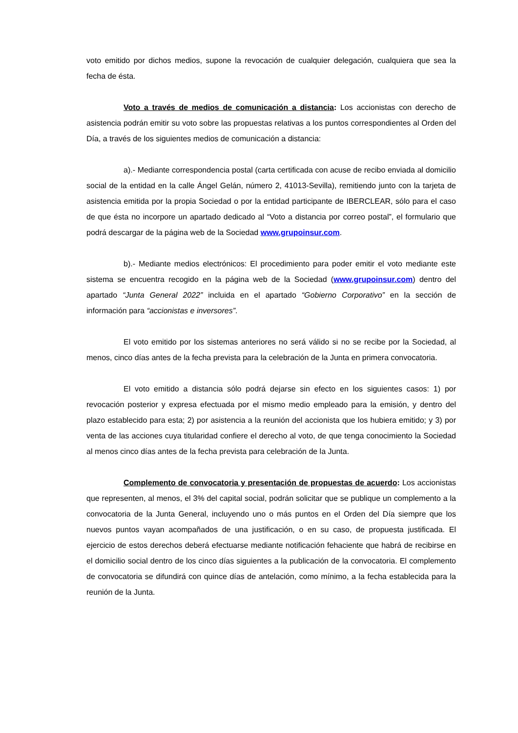voto emitido por dichos medios, supone la revocación de cualquier delegación, cualquiera que sea la fecha de ésta.
Voto a través de medios de comunicación a distancia: Los accionistas con derecho de asistencia podrán emitir su voto sobre las propuestas relativas a los puntos correspondientes al Orden del Día, a través de los siguientes medios de comunicación a distancia:
a).- Mediante correspondencia postal (carta certificada con acuse de recibo enviada al domicilio social de la entidad en la calle Ángel Gelán, número 2, 41013-Sevilla), remitiendo junto con la tarjeta de asistencia emitida por la propia Sociedad o por la entidad participante de IBERCLEAR, sólo para el caso de que ésta no incorpore un apartado dedicado al “Voto a distancia por correo postal”, el formulario que podrá descargar de la página web de la Sociedad www.grupoinsur.com.
b).- Mediante medios electrónicos: El procedimiento para poder emitir el voto mediante este sistema se encuentra recogido en la página web de la Sociedad (www.grupoinsur.com) dentro del apartado “Junta General 2022” incluida en el apartado “Gobierno Corporativo” en la sección de información para “accionistas e inversores”.
El voto emitido por los sistemas anteriores no será válido si no se recibe por la Sociedad, al menos, cinco días antes de la fecha prevista para la celebración de la Junta en primera convocatoria.
El voto emitido a distancia sólo podrá dejarse sin efecto en los siguientes casos: 1) por revocación posterior y expresa efectuada por el mismo medio empleado para la emisión, y dentro del plazo establecido para esta; 2) por asistencia a la reunión del accionista que los hubiera emitido; y 3) por venta de las acciones cuya titularidad confiere el derecho al voto, de que tenga conocimiento la Sociedad al menos cinco días antes de la fecha prevista para celebración de la Junta.
Complemento de convocatoria y presentación de propuestas de acuerdo: Los accionistas que representen, al menos, el 3% del capital social, podrán solicitar que se publique un complemento a la convocatoria de la Junta General, incluyendo uno o más puntos en el Orden del Día siempre que los nuevos puntos vayan acompañados de una justificación, o en su caso, de propuesta justificada. El ejercicio de estos derechos deberá efectuarse mediante notificación fehaciente que habrá de recibirse en el domicilio social dentro de los cinco días siguientes a la publicación de la convocatoria. El complemento de convocatoria se difundirá con quince días de antelación, como mínimo, a la fecha establecida para la reunión de la Junta.